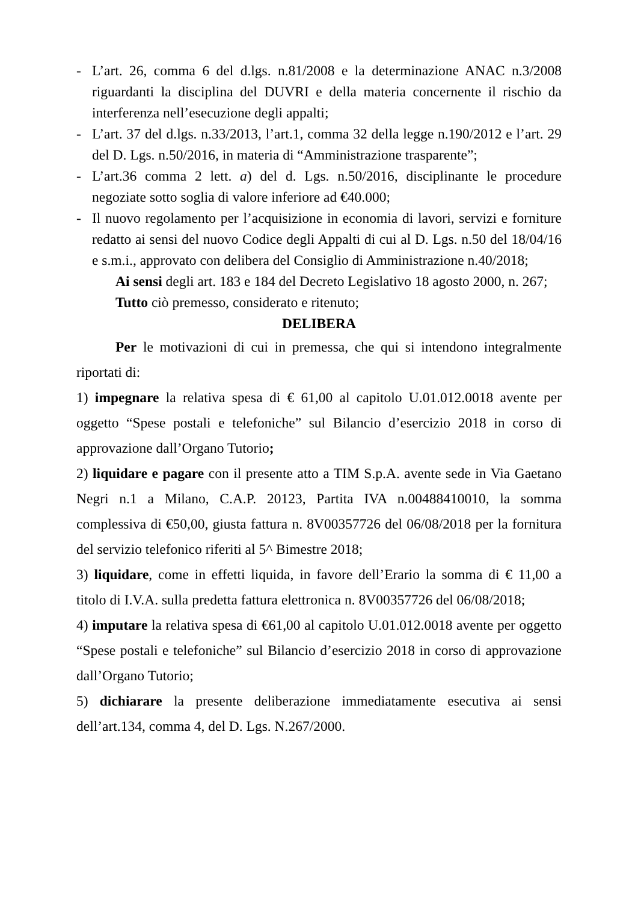- L’art. 26, comma 6 del d.lgs. n.81/2008 e la determinazione ANAC n.3/2008 riguardanti la disciplina del DUVRI e della materia concernente il rischio da interferenza nell’esecuzione degli appalti;
- L’art. 37 del d.lgs. n.33/2013, l’art.1, comma 32 della legge n.190/2012 e l’art. 29 del D. Lgs. n.50/2016, in materia di “Amministrazione trasparente”;
- L’art.36 comma 2 lett. a) del d. Lgs. n.50/2016, disciplinante le procedure negoziate sotto soglia di valore inferiore ad €40.000;
- Il nuovo regolamento per l’acquisizione in economia di lavori, servizi e forniture redatto ai sensi del nuovo Codice degli Appalti di cui al D. Lgs. n.50 del 18/04/16 e s.m.i., approvato con delibera del Consiglio di Amministrazione n.40/2018;
Ai sensi degli art. 183 e 184 del Decreto Legislativo 18 agosto 2000, n. 267;
Tutto ciò premesso, considerato e ritenuto;
DELIBERA
Per le motivazioni di cui in premessa, che qui si intendono integralmente riportati di:
1) impegnare la relativa spesa di € 61,00 al capitolo U.01.012.0018 avente per oggetto “Spese postali e telefoniche” sul Bilancio d’esercizio 2018 in corso di approvazione dall’Organo Tutorio;
2) liquidare e pagare con il presente atto a TIM S.p.A. avente sede in Via Gaetano Negri n.1 a Milano, C.A.P. 20123, Partita IVA n.00488410010, la somma complessiva di €50,00, giusta fattura n. 8V00357726 del 06/08/2018 per la fornitura del servizio telefonico riferiti al 5^ Bimestre 2018;
3) liquidare, come in effetti liquida, in favore dell’Erario la somma di € 11,00 a titolo di I.V.A. sulla predetta fattura elettronica n. 8V00357726 del 06/08/2018;
4) imputare la relativa spesa di €61,00 al capitolo U.01.012.0018 avente per oggetto “Spese postali e telefoniche” sul Bilancio d’esercizio 2018 in corso di approvazione dall’Organo Tutorio;
5) dichiarare la presente deliberazione immediatamente esecutiva ai sensi dell’art.134, comma 4, del D. Lgs. N.267/2000.